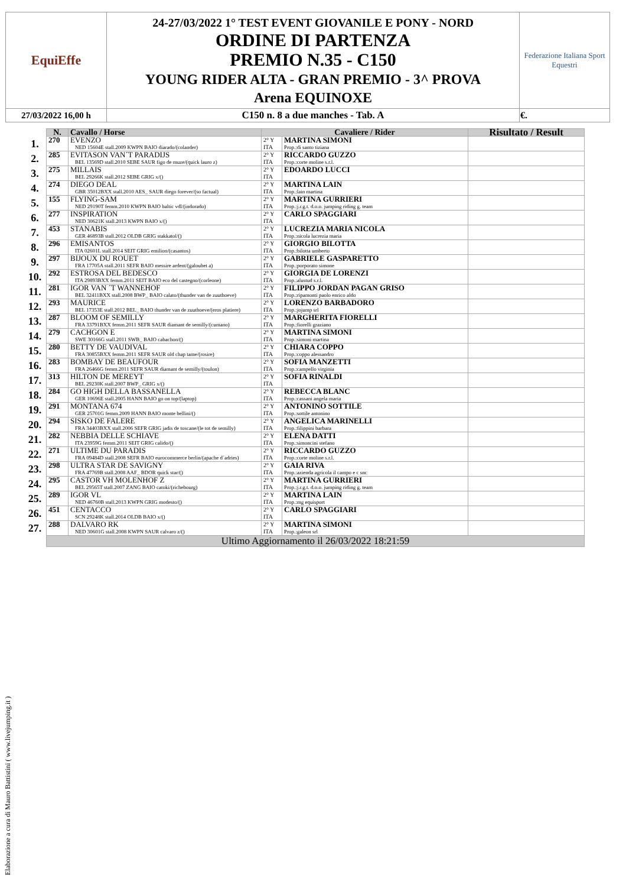| EquiEffe | 24-27/03/2022 1° TEST EVENT GIOVANILE E PONY - NORD ORDINE DI PARTENZA PREMIO N.35 - C150 YOUNG RIDER ALTA - GRAN PREMIO - 3^ PROVA Arena EQUINOXE | Federazione Italiana Sport Equestri |
| 27/03/2022 16,00 h | C150 n. 8 a due manches - Tab. A | €. |
| | N. | Cavallo / Horse | Cavaliere / Rider | | Risultato / Result |
| 1. | 270 | EVENZO NED 15604E stall.2009 KWPN BAIO diarado/(colander) | 2° Y ITA | MARTINA SIMONI Prop.:di santo tiziana | |
| 2. | 285 | EVITASON VAN´T PARADIJS BEL 13569D stall.2010 SEBE SAUR figo de muze/(quick lauro z) | 2° Y ITA | RICCARDO GUZZO Prop.:corte moline s.r.l. | |
| 3. | 275 | MILLAIS BEL 29266K stall.2012 SEBE GRIG x/() | 2° Y ITA | EDOARDO LUCCI | |
| 4. | 274 | DIEGO DEAL GBR 35012BXX stall.2010 AES_ SAUR diego forever/(so factual) | 2° Y ITA | MARTINA LAIN Prop.:lain martina | |
| 5. | 155 | FLYING-SAM NED 29190T femm.2010 KWPN BAIO baltic vdl/(indorado) | 2° Y ITA | MARTINA GURRIERI Prop.:j.r.g.t. d.o.o. jumping riding g. team | |
| 6. | 277 | INSPIRATION NED 30621K stall.2013 KWPN BAIO x/() | 2° Y ITA | CARLO SPAGGIARI | |
| 7. | 453 | STANABIS GER 46893B stall.2012 OLDB GRIG stakkatol/() | 2° Y ITA | LUCREZIA MARIA NICOLA Prop.:nicola lucrezia maria | |
| 8. | 296 | EMISANTOS ITA 02601L stall.2014 SEIT GRIG emilion/(casantos) | 2° Y ITA | GIORGIO BILOTTA Prop.:bilotta umberto | |
| 9. | 297 | BIJOUX DU ROUET FRA 17705A stall.2011 SEFR BAIO messire ardent/(galoubet a) | 2° Y ITA | GABRIELE GASPARETTO Prop.:porporato simone | |
| 10. | 292 | ESTROSA DEL BEDESCO ITA 29893BXX femm.2011 SEIT BAIO eco del castegno/(corleone) | 2° Y ITA | GIORGIA DE LORENZI Prop.:alustud s.r.l. | |
| 11. | 281 | IGOR VAN ´T WANNEHOF BEL 32411BXX stall.2008 BWP_ BAIO calato/(thunder van de zuuthoeve) | 2° Y ITA | FILIPPO JORDAN PAGAN GRISO Prop.:ripamonti paolo enrico aldo | |
| 12. | 293 | MAURICE BEL 17353E stall.2012 BEL_ BAIO thunder van de zuuthoeve/(eros platiere) | 2° Y ITA | LORENZO BARBADORO Prop.:jojump srl | |
| 13. | 287 | BLOOM OF SEMILLY FRA 33791BXX femm.2011 SEFR SAUR diamant de semilly/(cumano) | 2° Y ITA | MARGHERITA FIORELLI Prop.:fiorelli graziano | |
| 14. | 279 | CACHGON E SWE 30166G stall.2011 SWB_ BAIO cabachon/() | 2° Y ITA | MARTINA SIMONI Prop.:simoni martina | |
| 15. | 280 | BETTY DE VAUDIVAL FRA 30855BXX femm.2011 SEFR SAUR old chap tame/(rosire) | 2° Y ITA | CHIARA COPPO Prop.:coppo alessandro | |
| 16. | 283 | BOMBAY DE BEAUFOUR FRA 26466G femm.2011 SEFR SAUR diamant de semilly/(toulon) | 2° Y ITA | SOFIA MANZETTI Prop.:campello virginia | |
| 17. | 313 | HILTON DE MEREYT BEL 29230K stall.2007 BWP_ GRIG x/() | 2° Y ITA | SOFIA RINALDI | |
| 18. | 284 | GO HIGH DELLA BASSANELLA GER 10696E stall.2005 HANN BAIO go on top/(laptop) | 2° Y ITA | REBECCA BLANC Prop.:cassani angela maria | |
| 19. | 291 | MONTANA 674 GER 25701G femm.2009 HANN BAIO monte bellini/() | 2° Y ITA | ANTONINO SOTTILE Prop.:sottile antonino | |
| 20. | 294 | SISKO DE FALERE FRA 34403BXX stall.2006 SEFR GRIG jadis de toscane/(le tot de semilly) | 2° Y ITA | ANGELICA MARINELLI Prop.:filippini barbara | |
| 21. | 282 | NEBBIA DELLE SCHIAVE ITA 23959G femm.2011 SEIT GRIG calido/() | 2° Y ITA | ELENA DATTI Prop.:simoncini stefano | |
| 22. | 271 | ULTIME DU PARADIS FRA 09484D stall.2008 SEFR BAIO eurocommerce berlin/(apache d´adries) | 2° Y ITA | RICCARDO GUZZO Prop.:corte moline s.r.l. | |
| 23. | 298 | ULTRA STAR DE SAVIGNY FRA 47769B stall.2008 AAF_ BDOR quick star/() | 2° Y ITA | GAIA RIVA Prop.:azienda agricola il campo e c snc | |
| 24. | 295 | CASTOR VH MOLENHOF Z BEL 29565T stall.2007 ZANG BAIO catoki/(richebourg) | 2° Y ITA | MARTINA GURRIERI Prop.:j.r.g.t. d.o.o. jumping riding g. team | |
| 25. | 289 | IGOR VL NED 46760B stall.2013 KWPN GRIG modesto/() | 2° Y ITA | MARTINA LAIN Prop.:mg equisport | |
| 26. | 451 | CENTACCO SCN 29248K stall.2014 OLDB BAIO x/() | 2° Y ITA | CARLO SPAGGIARI | |
| 27. | 288 | DALVARO RK NED 30601G stall.2008 KWPN SAUR calvaro z/() | 2° Y ITA | MARTINA SIMONI Prop.:galeon srl | |
| | Ultimo Aggiornamento il 26/03/2022 18:21:59 | | | | |
Elaborazione a cura di Mauro Battistini ( www.livejumping.it )